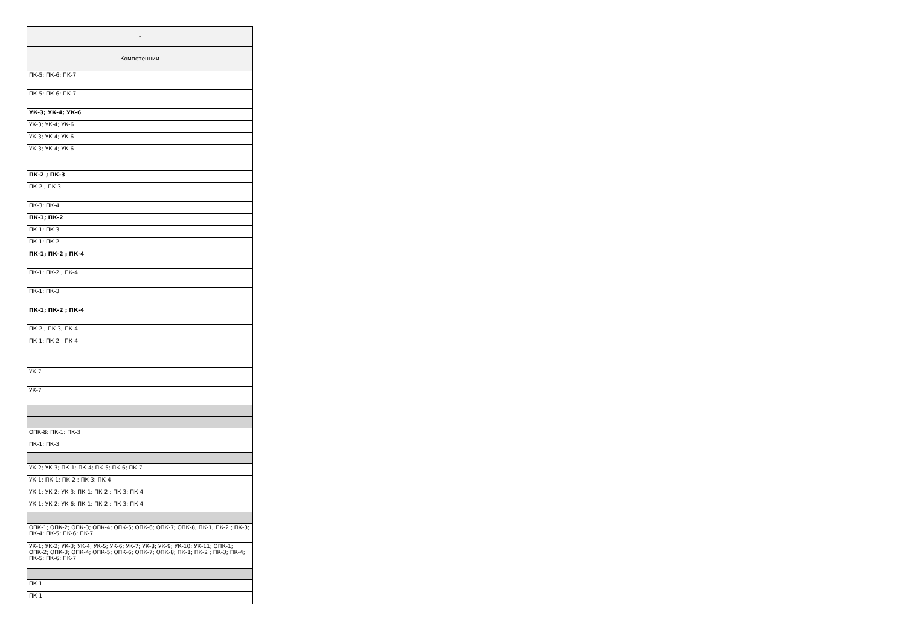| - |
| --- |
| Компетенции |
| ПК-5; ПК-6; ПК-7 |
| ПК-5; ПК-6; ПК-7 |
| УК-3; УК-4; УК-6 |
| УК-3; УК-4; УК-6 |
| УК-3; УК-4; УК-6 |
| УК-3; УК-4; УК-6 |
| ПК-2 ; ПК-3 |
| ПК-2 ; ПК-3 |
| ПК-3; ПК-4 |
| ПК-1; ПК-2 |
| ПК-1; ПК-3 |
| ПК-1; ПК-2 |
| ПК-1; ПК-2 ; ПК-4 |
| ПК-1; ПК-2 ; ПК-4 |
| ПК-1; ПК-3 |
| ПК-1; ПК-2 ; ПК-4 |
| ПК-2 ; ПК-3; ПК-4 |
| ПК-1; ПК-2 ; ПК-4 |
| УК-7 |
| УК-7 |
| ОПК-8; ПК-1; ПК-3 |
| ПК-1; ПК-3 |
| УК-2; УК-3; ПК-1; ПК-4; ПК-5; ПК-6; ПК-7 |
| УК-1; ПК-1; ПК-2 ; ПК-3; ПК-4 |
| УК-1; УК-2; УК-3; ПК-1; ПК-2 ; ПК-3; ПК-4 |
| УК-1; УК-2; УК-6; ПК-1; ПК-2 ; ПК-3; ПК-4 |
| ОПК-1; ОПК-2; ОПК-3; ОПК-4; ОПК-5; ОПК-6; ОПК-7; ОПК-8; ПК-1; ПК-2 ; ПК-3; ПК-4; ПК-5; ПК-6; ПК-7 |
| УК-1; УК-2; УК-3; УК-4; УК-5; УК-6; УК-7; УК-8; УК-9; УК-10; УК-11; ОПК-1; ОПК-2; ОПК-3; ОПК-4; ОПК-5; ОПК-6; ОПК-7; ОПК-8; ПК-1; ПК-2 ; ПК-3; ПК-4; ПК-5; ПК-6; ПК-7 |
| ПК-1 |
| ПК-1 |